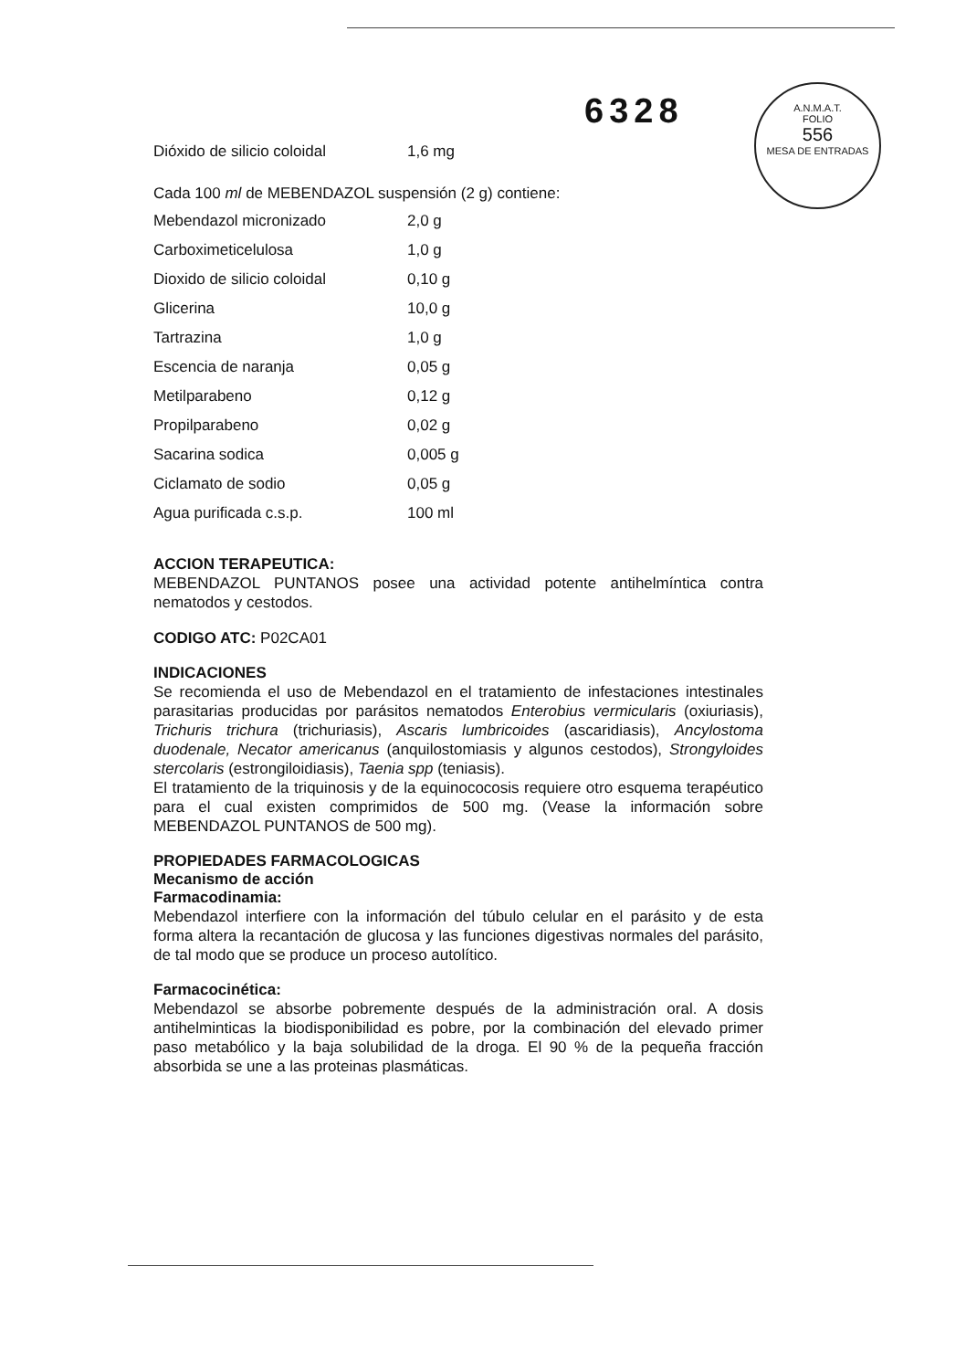6328
A.N.M.A.T.
FOLIO
556
MESA DE ENTRADAS
| Dióxido de silicio coloidal | 1,6 mg |
Cada 100 ml de MEBENDAZOL suspensión (2 g) contiene:
| Mebendazol micronizado | 2,0 g |
| Carboximeticelulosa | 1,0 g |
| Dioxido de silicio coloidal | 0,10 g |
| Glicerina | 10,0 g |
| Tartrazina | 1,0 g |
| Escencia de naranja | 0,05 g |
| Metilparabeno | 0,12 g |
| Propilparabeno | 0,02 g |
| Sacarina sodica | 0,005 g |
| Ciclamato de sodio | 0,05 g |
| Agua purificada c.s.p. | 100 ml |
ACCION TERAPEUTICA:
MEBENDAZOL PUNTANOS posee una actividad potente antihelmíntica contra nematodos y cestodos.
CODIGO ATC: P02CA01
INDICACIONES
Se recomienda el uso de Mebendazol en el tratamiento de infestaciones intestinales parasitarias producidas por parásitos nematodos Enterobius vermicularis (oxiuriasis), Trichuris trichura (trichuriasis), Ascaris lumbricoides (ascaridiasis), Ancylostoma duodenale, Necator americanus (anquilostomiasis y algunos cestodos), Strongyloides stercolaris (estrongiloidiasis), Taenia spp (teniasis).
El tratamiento de la triquinosis y de la equinococosis requiere otro esquema terapéutico para el cual existen comprimidos de 500 mg. (Vease la información sobre MEBENDAZOL PUNTANOS de 500 mg).
PROPIEDADES FARMACOLOGICAS
Mecanismo de acción
Farmacodinamia:
Mebendazol interfiere con la información del túbulo celular en el parásito y de esta forma altera la recantación de glucosa y las funciones digestivas normales del parásito, de tal modo que se produce un proceso autolítico.
Farmacocinética:
Mebendazol se absorbe pobremente después de la administración oral. A dosis antihelminticas la biodisponibilidad es pobre, por la combinación del elevado primer paso metabólico y la baja solubilidad de la droga. El 90 % de la pequeña fracción absorbida se une a las proteinas plasmáticas.